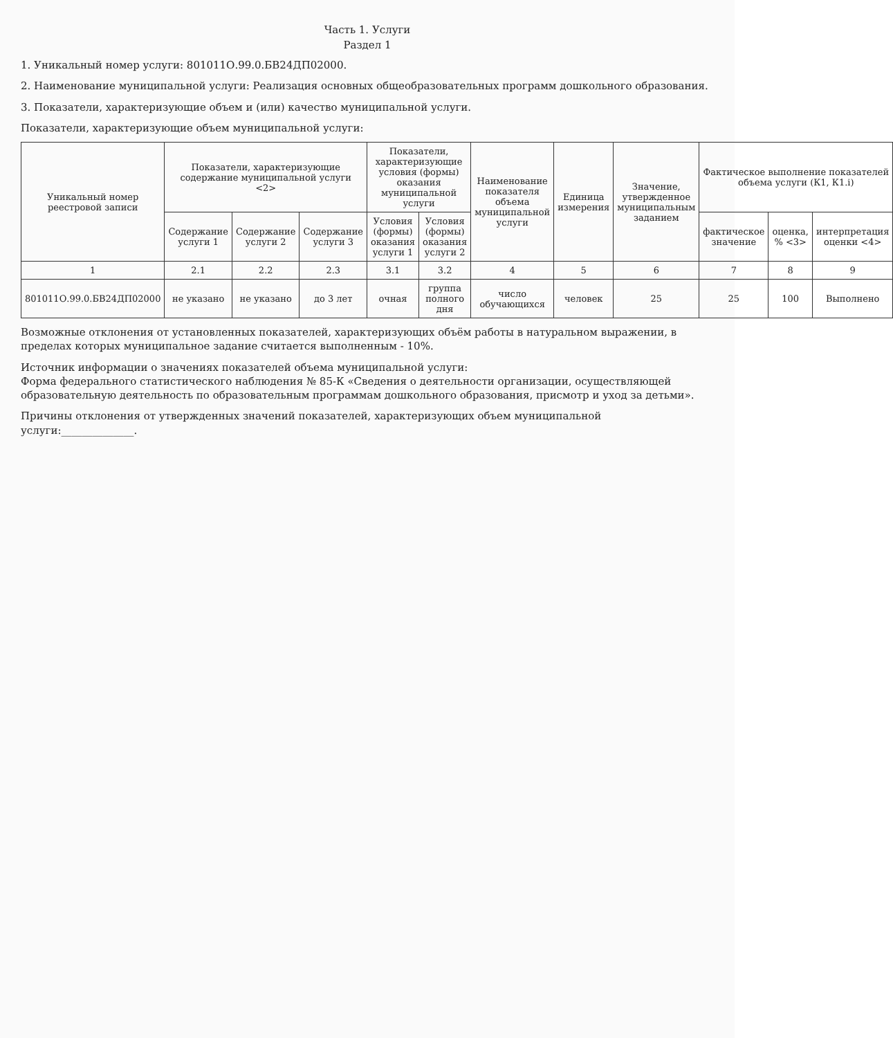Часть 1. Услуги
Раздел 1
1. Уникальный номер услуги: 801011О.99.0.БВ24ДП02000.
2. Наименование муниципальной услуги: Реализация основных общеобразовательных программ дошкольного образования.
3. Показатели, характеризующие объем и (или) качество муниципальной услуги.
Показатели, характеризующие объем муниципальной услуги:
| Уникальный номер реестровой записи | Показатели, характеризующие содержание муниципальной услуги <2> | | | Показатели, характеризующие условия (формы) оказания муниципальной услуги | | Наименование показателя объема муниципальной услуги | Единица измерения | Значение, утвержденное муниципальным заданием | Фактическое выполнение показателей объема услуги (К1, К1.i) | | |
| --- | --- | --- | --- | --- | --- | --- | --- | --- | --- | --- | --- |
| | Содержание услуги 1 | Содержание услуги 2 | Содержание услуги 3 | Условия (формы) оказания услуги 1 | Условия (формы) оказания услуги 2 | | | | фактическое значение | оценка, % <3> | интерпретация оценки <4> |
| 1 | 2.1 | 2.2 | 2.3 | 3.1 | 3.2 | 4 | 5 | 6 | 7 | 8 | 9 |
| 801011О.99.0.БВ24ДП02000 | не указано | не указано | до 3 лет | очная | группа полного дня | число обучающихся | человек | 25 | 25 | 100 | Выполнено |
Возможные отклонения от установленных показателей, характеризующих объём работы в натуральном выражении, в пределах которых муниципальное задание считается выполненным - 10%.
Источник информации о значениях показателей объема муниципальной услуги:
Форма федерального статистического наблюдения № 85-К «Сведения о деятельности организации, осуществляющей образовательную деятельность по образовательным программам дошкольного образования, присмотр и уход за детьми».
Причины отклонения от утвержденных значений показателей, характеризующих объем муниципальной услуги:______________.